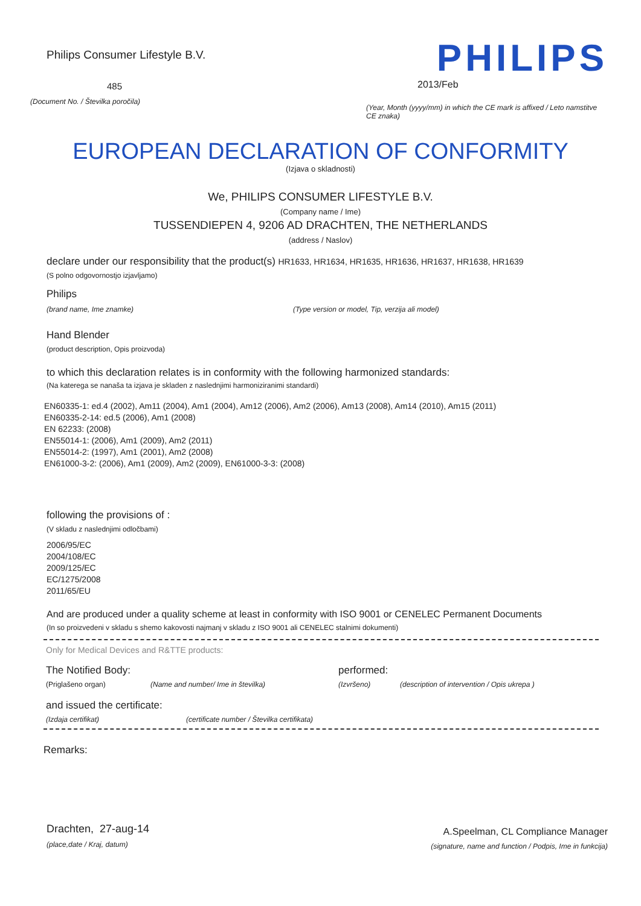Philips Consumer Lifestyle B.V.
485
(Document No. / Številka poročila)
PHILIPS
2013/Feb
(Year, Month (yyyy/mm) in which the CE mark is affixed / Leto namstitve CE znaka)
EUROPEAN DECLARATION OF CONFORMITY
(Izjava o skladnosti)
We, PHILIPS CONSUMER LIFESTYLE B.V.
(Company name / Ime)
TUSSENDIEPEN 4, 9206 AD DRACHTEN, THE NETHERLANDS
(address / Naslov)
declare under our responsibility that the product(s) HR1633, HR1634, HR1635, HR1636, HR1637, HR1638, HR1639
(S polno odgovornostjo izjavljamo)
Philips
(brand name, Ime znamke) (Type version or model, Tip, verzija ali model)
Hand Blender
(product description, Opis proizvoda)
to which this declaration relates is in conformity with the following harmonized standards:
(Na katerega se nanaša ta izjava je skladen z naslednjimi harmoniziranimi standardi)
EN60335-1: ed.4 (2002), Am11 (2004), Am1 (2004), Am12 (2006), Am2 (2006), Am13 (2008), Am14 (2010), Am15 (2011)
EN60335-2-14: ed.5 (2006), Am1 (2008)
EN 62233: (2008)
EN55014-1: (2006), Am1 (2009), Am2 (2011)
EN55014-2: (1997), Am1 (2001), Am2 (2008)
EN61000-3-2: (2006), Am1 (2009), Am2 (2009), EN61000-3-3: (2008)
following the provisions of :
(V skladu z naslednjimi odločbami)
2006/95/EC
2004/108/EC
2009/125/EC
EC/1275/2008
2011/65/EU
And are produced under a quality scheme at least in conformity with ISO 9001 or CENELEC Permanent Documents
(In so proizvedeni v skladu s shemo kakovosti najmanj v skladu z ISO 9001 ali CENELEC stalnimi dokumenti)
Only for Medical Devices and R&TTE products:
The Notified Body: performed:
(Priglašeno organ) (Name and number/ Ime in številka) (Izvršeno) (description of intervention / Opis ukrepa )
and issued the certificate:
(Izdaja certifikat) (certificate number / Številka certifikata)
Remarks:
Drachten, 27-aug-14
(place,date / Kraj, datum)
A.Speelman, CL Compliance Manager
(signature, name and function / Podpis, Ime in funkcija)